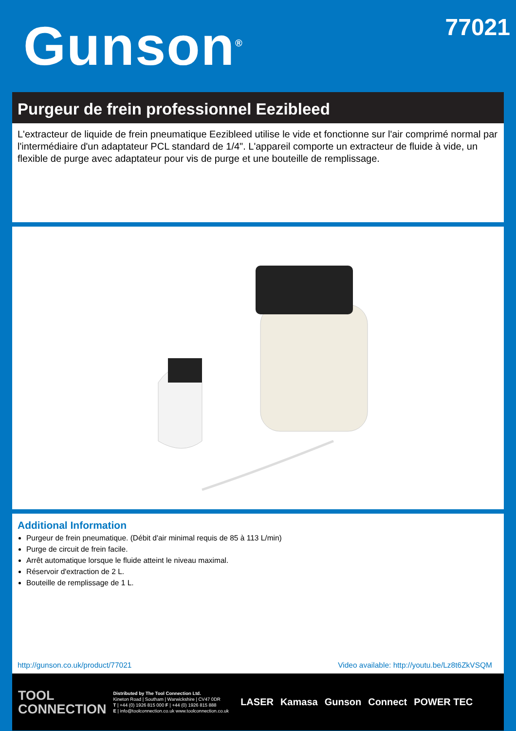Gunson<sup>®</sup>
77021
Purgeur de frein professionnel Eezibleed
L'extracteur de liquide de frein pneumatique Eezibleed utilise le vide et fonctionne sur l'air comprimé normal par l'intermédiaire d'un adaptateur PCL standard de 1/4". L'appareil comporte un extracteur de fluide à vide, un flexible de purge avec adaptateur pour vis de purge et une bouteille de remplissage.
Additional Information
Purgeur de frein pneumatique. (Débit d'air minimal requis de 85 à 113 L/min)
Purge de circuit de frein facile.
Arrêt automatique lorsque le fluide atteint le niveau maximal.
Réservoir d'extraction de 2 L.
Bouteille de remplissage de 1 L.
http://gunson.co.uk/product/77021 Video available: http://youtu.be/Lz8t6ZkVSQM
TOOL
CONNECTION
Distributed by The Tool Connection Ltd.
Kineton Road | Southam | Warwickshire | CV47 0DR
T | +44 (0) 1926 815 000 F | +44 (0) 1926 815 888
E | info@toolconnection.co.uk www.toolconnection.co.uk
LASER Kamasa Gunson Connect POWER TEC